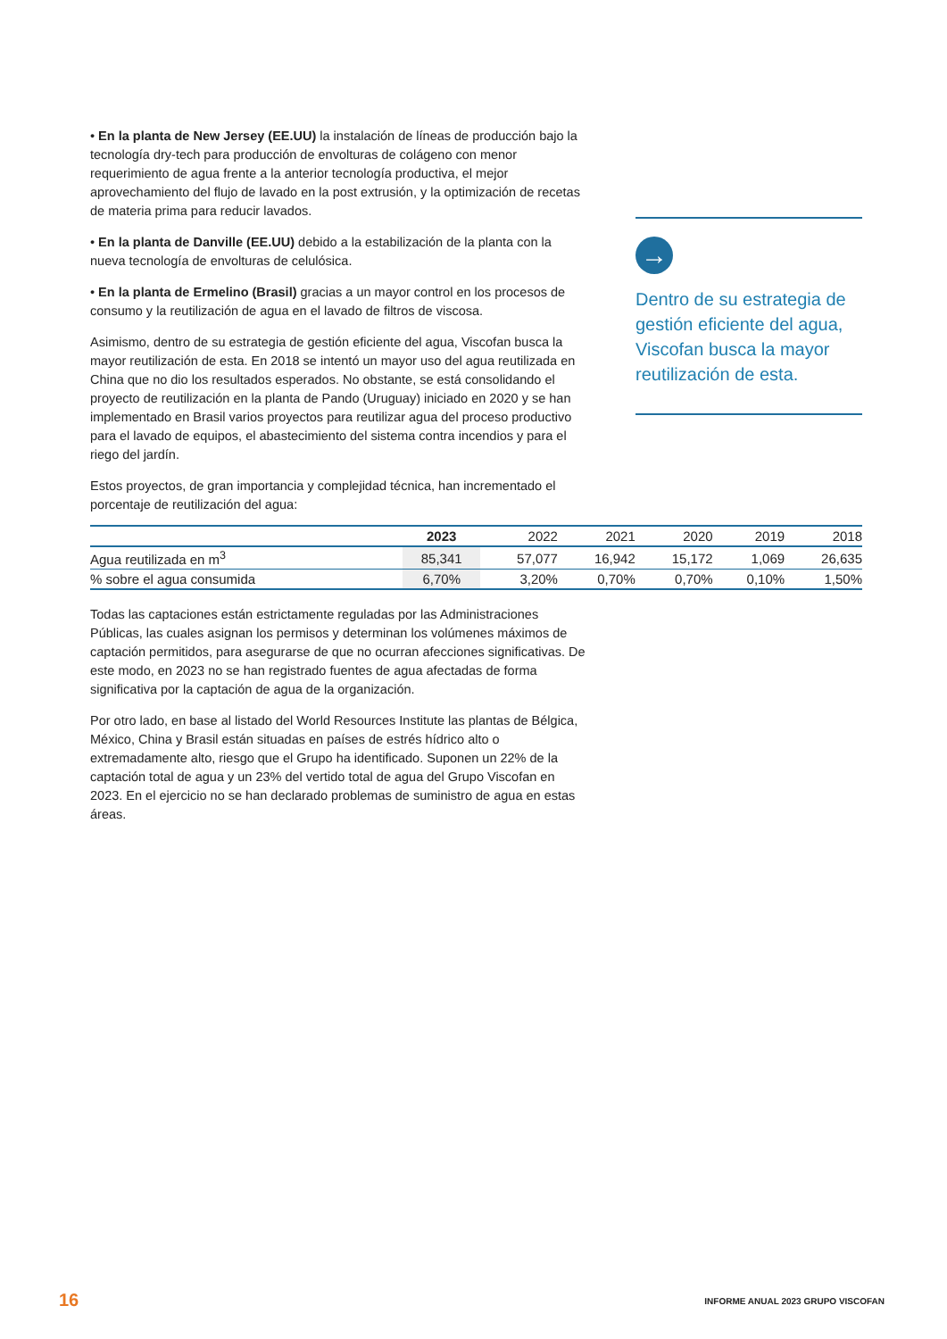• En la planta de New Jersey (EE.UU) la instalación de líneas de producción bajo la tecnología dry-tech para producción de envolturas de colágeno con menor requerimiento de agua frente a la anterior tecnología productiva, el mejor aprovechamiento del flujo de lavado en la post extrusión, y la optimización de recetas de materia prima para reducir lavados.
• En la planta de Danville (EE.UU) debido a la estabilización de la planta con la nueva tecnología de envolturas de celulósica.
• En la planta de Ermelino (Brasil) gracias a un mayor control en los procesos de consumo y la reutilización de agua en el lavado de filtros de viscosa.
Asimismo, dentro de su estrategia de gestión eficiente del agua, Viscofan busca la mayor reutilización de esta. En 2018 se intentó un mayor uso del agua reutilizada en China que no dio los resultados esperados. No obstante, se está consolidando el proyecto de reutilización en la planta de Pando (Uruguay) iniciado en 2020 y se han implementado en Brasil varios proyectos para reutilizar agua del proceso productivo para el lavado de equipos, el abastecimiento del sistema contra incendios y para el riego del jardín.
Estos proyectos, de gran importancia y complejidad técnica, han incrementado el porcentaje de reutilización del agua:
→
Dentro de su estrategia de gestión eficiente del agua, Viscofan busca la mayor reutilización de esta.
| | 2023 | 2022 | 2021 | 2020 | 2019 | 2018 |
| --- | --- | --- | --- | --- | --- | --- |
| Agua reutilizada en m<sup>3</sup> | 85,341 | 57,077 | 16,942 | 15,172 | 1,069 | 26,635 |
| % sobre el agua consumida | 6,70% | 3,20% | 0,70% | 0,70% | 0,10% | 1,50% |
Todas las captaciones están estrictamente reguladas por las Administraciones Públicas, las cuales asignan los permisos y determinan los volúmenes máximos de captación permitidos, para asegurarse de que no ocurran afecciones significativas. De este modo, en 2023 no se han registrado fuentes de agua afectadas de forma significativa por la captación de agua de la organización.
Por otro lado, en base al listado del World Resources Institute las plantas de Bélgica, México, China y Brasil están situadas en países de estrés hídrico alto o extremadamente alto, riesgo que el Grupo ha identificado. Suponen un 22% de la captación total de agua y un 23% del vertido total de agua del Grupo Viscofan en 2023. En el ejercicio no se han declarado problemas de suministro de agua en estas áreas.
16
INFORME ANUAL 2023 GRUPO VISCOFAN